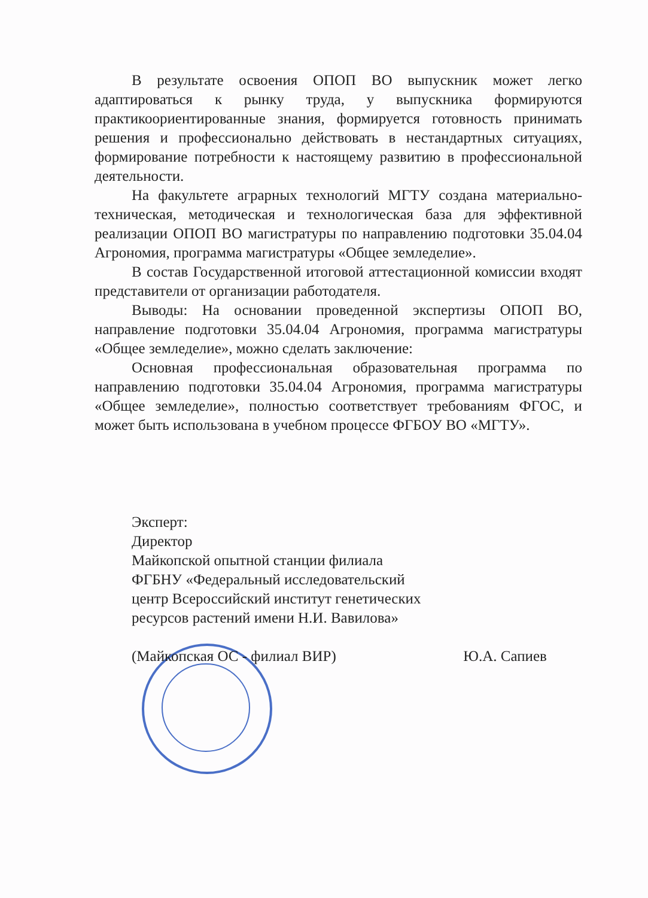В результате освоения ОПОП ВО выпускник может легко адаптироваться к рынку труда, у выпускника формируются практикоориентированные знания, формируется готовность принимать решения и профессионально действовать в нестандартных ситуациях, формирование потребности к настоящему развитию в профессиональной деятельности.
На факультете аграрных технологий МГТУ создана материально-техническая, методическая и технологическая база для эффективной реализации ОПОП ВО магистратуры по направлению подготовки 35.04.04 Агрономия, программа магистратуры «Общее земледелие».
В состав Государственной итоговой аттестационной комиссии входят представители от организации работодателя.
Выводы: На основании проведенной экспертизы ОПОП ВО, направление подготовки 35.04.04 Агрономия, программа магистратуры «Общее земледелие», можно сделать заключение:
Основная профессиональная образовательная программа по направлению подготовки 35.04.04 Агрономия, программа магистратуры «Общее земледелие», полностью соответствует требованиям ФГОС, и может быть использована в учебном процессе ФГБОУ ВО «МГТУ».
Эксперт:
Директор
Майкопской опытной станции филиала
ФГБНУ «Федеральный исследовательский
центр Всероссийский институт генетических
ресурсов растений имени Н.И. Вавилова»
(Майкопская ОС - филиал ВИР) Ю.А. Сапиев